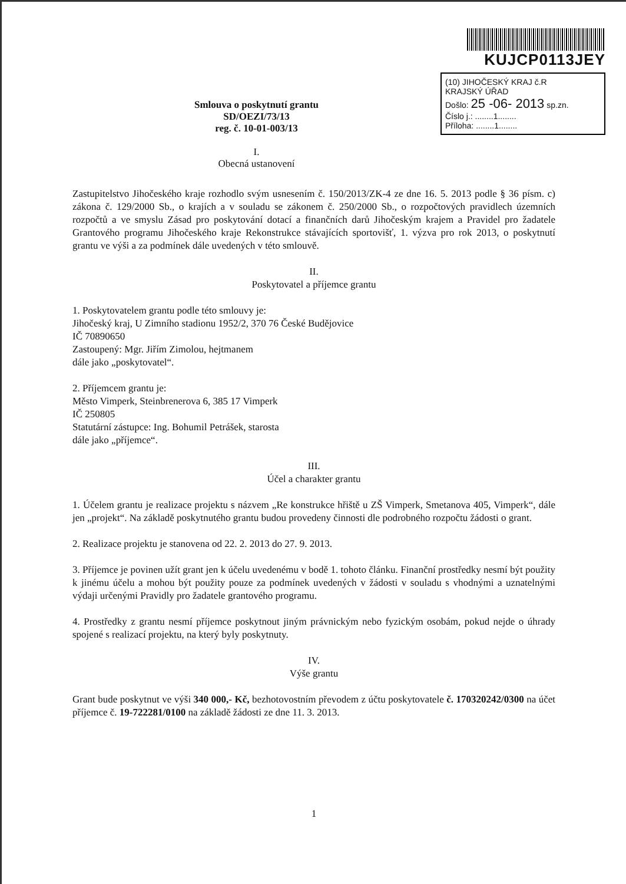Smlouva o poskytnutí grantu
SD/OEZI/73/13
reg. č. 10-01-003/13
I.
Obecná ustanovení
KUJCP0113JEY
(10) JIHOČESKÝ KRAJ č.R
KRAJSKÝ ÚŘAD
Došlo: 25 -06- 2013 sp.zn.
Číslo j.: ........1........
Příloha: ........1........
Zastupitelstvo Jihočeského kraje rozhodlo svým usnesením č. 150/2013/ZK-4 ze dne 16. 5. 2013 podle § 36 písm. c) zákona č. 129/2000 Sb., o krajích a v souladu se zákonem č. 250/2000 Sb., o rozpočtových pravidlech územních rozpočtů a ve smyslu Zásad pro poskytování dotací a finančních darů Jihočeským krajem a Pravidel pro žadatele Grantového programu Jihočeského kraje Rekonstrukce stávajících sportovišť, 1. výzva pro rok 2013, o poskytnutí grantu ve výši a za podmínek dále uvedených v této smlouvě.
II.
Poskytovatel a příjemce grantu
1. Poskytovatelem grantu podle této smlouvy je:
Jihočeský kraj, U Zimního stadionu 1952/2, 370 76 České Budějovice
IČ 70890650
Zastoupený: Mgr. Jiřím Zimolou, hejtmanem
dále jako „poskytovatel“.
2. Příjemcem grantu je:
Město Vimperk, Steinbrenerova 6, 385 17 Vimperk
IČ 250805
Statutární zástupce: Ing. Bohumil Petrášek, starosta
dále jako „příjemce“.
III.
Účel a charakter grantu
1. Účelem grantu je realizace projektu s názvem „Re konstrukce hřiště u ZŠ Vimperk, Smetanova 405, Vimperk“, dále jen „projekt“. Na základě poskytnutého grantu budou provedeny činnosti dle podrobného rozpočtu žádosti o grant.
2. Realizace projektu je stanovena od 22. 2. 2013 do 27. 9. 2013.
3. Příjemce je povinen užít grant jen k účelu uvedenému v bodě 1. tohoto článku. Finanční prostředky nesmí být použity k jinému účelu a mohou být použity pouze za podmínek uvedených v žádosti v souladu s vhodnými a uznatelnými výdaji určenými Pravidly pro žadatele grantového programu.
4. Prostředky z grantu nesmí příjemce poskytnout jiným právnickým nebo fyzickým osobám, pokud nejde o úhrady spojené s realizací projektu, na který byly poskytnuty.
IV.
Výše grantu
Grant bude poskytnut ve výši 340 000,- Kč, bezhotovostním převodem z účtu poskytovatele č. 170320242/0300 na účet příjemce č. 19-722281/0100 na základě žádosti ze dne 11. 3. 2013.
1